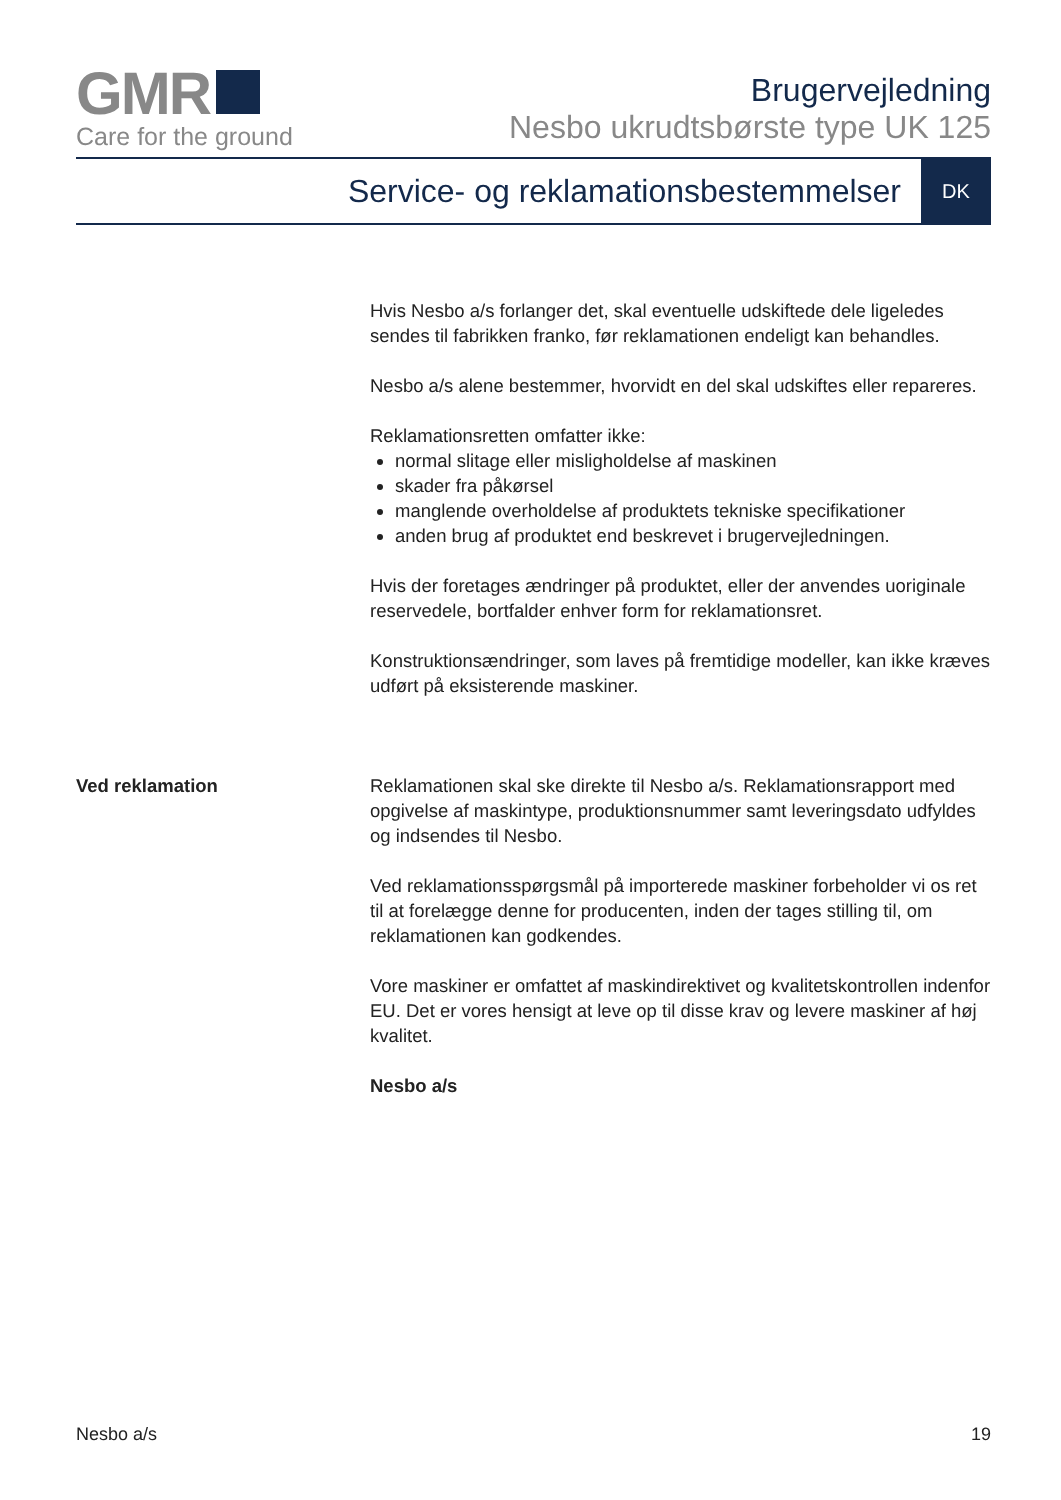GMR
Care for the ground
Brugervejledning
Nesbo ukrudtsbørste type UK 125
Service- og reklamationsbestemmelser
DK
Hvis Nesbo a/s forlanger det, skal eventuelle udskiftede dele ligeledes sendes til fabrikken franko, før reklamationen endeligt kan behandles.
Nesbo a/s alene bestemmer, hvorvidt en del skal udskiftes eller repareres.
Reklamationsretten omfatter ikke:
normal slitage eller misligholdelse af maskinen
skader fra påkørsel
manglende overholdelse af produktets tekniske specifikationer
anden brug af produktet end beskrevet i brugervejledningen.
Hvis der foretages ændringer på produktet, eller der anvendes uoriginale reservedele, bortfalder enhver form for reklamationsret.
Konstruktionsændringer, som laves på fremtidige modeller, kan ikke kræves udført på eksisterende maskiner.
Ved reklamation Reklamationen skal ske direkte til Nesbo a/s. Reklamationsrapport med opgivelse af maskintype, produktionsnummer samt leveringsdato udfyldes og indsendes til Nesbo.
Ved reklamationsspørgsmål på importerede maskiner forbeholder vi os ret til at forelægge denne for producenten, inden der tages stilling til, om reklamationen kan godkendes.
Vore maskiner er omfattet af maskindirektivet og kvalitetskontrollen indenfor EU. Det er vores hensigt at leve op til disse krav og levere maskiner af høj kvalitet.
Nesbo a/s
Nesbo a/s 19